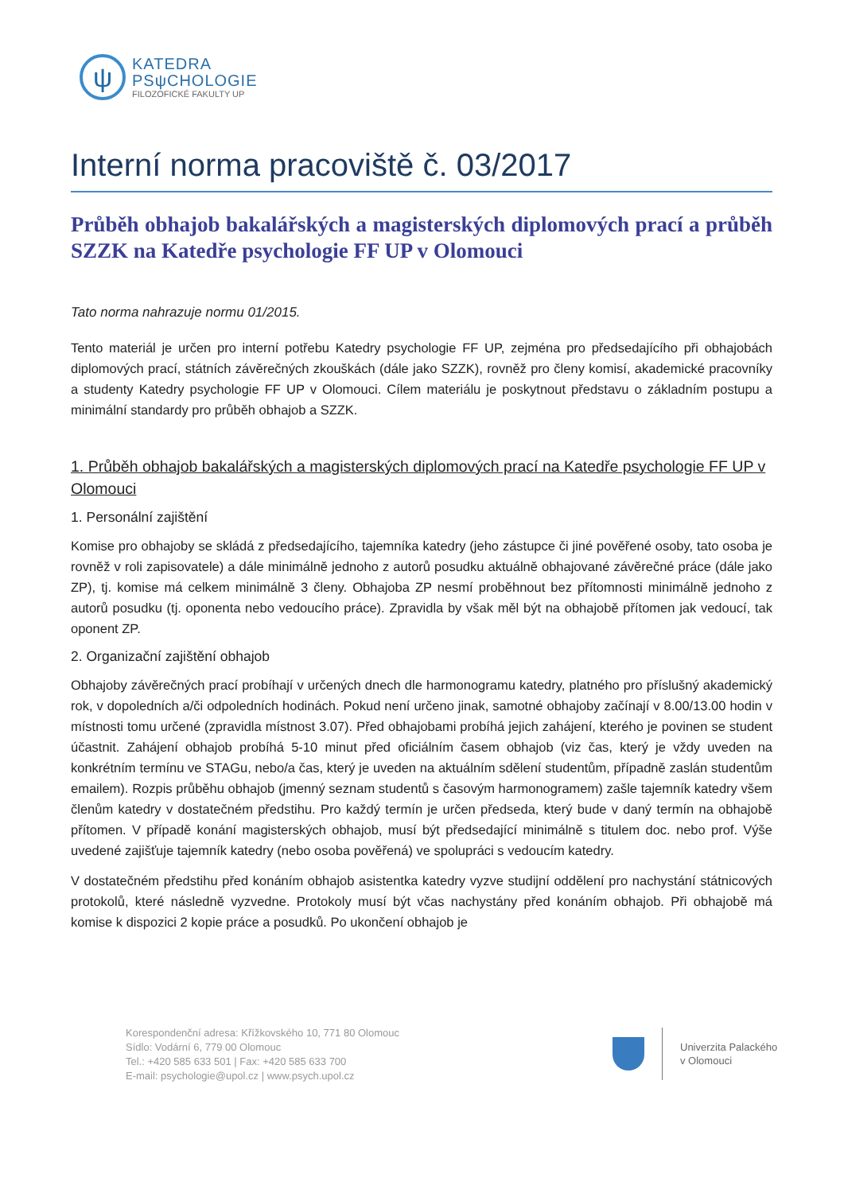ψ
KATEDRA
PSψCHOLOGIE
FILOZOFICKÉ FAKULTY UP
Interní norma pracoviště č. 03/2017
Průběh obhajob bakalářských a magisterských diplomových prací a průběh SZZK na Katedře psychologie FF UP v Olomouci
Tato norma nahrazuje normu 01/2015.
Tento materiál je určen pro interní potřebu Katedry psychologie FF UP, zejména pro předsedajícího při obhajobách diplomových prací, státních závěrečných zkouškách (dále jako SZZK), rovněž pro členy komisí, akademické pracovníky a studenty Katedry psychologie FF UP v Olomouci. Cílem materiálu je poskytnout představu o základním postupu a minimální standardy pro průběh obhajob a SZZK.
1. Průběh obhajob bakalářských a magisterských diplomových prací na Katedře psychologie FF UP v Olomouci
1. Personální zajištění
Komise pro obhajoby se skládá z předsedajícího, tajemníka katedry (jeho zástupce či jiné pověřené osoby, tato osoba je rovněž v roli zapisovatele) a dále minimálně jednoho z autorů posudku aktuálně obhajované závěrečné práce (dále jako ZP), tj. komise má celkem minimálně 3 členy. Obhajoba ZP nesmí proběhnout bez přítomnosti minimálně jednoho z autorů posudku (tj. oponenta nebo vedoucího práce). Zpravidla by však měl být na obhajobě přítomen jak vedoucí, tak oponent ZP.
2. Organizační zajištění obhajob
Obhajoby závěrečných prací probíhají v určených dnech dle harmonogramu katedry, platného pro příslušný akademický rok, v dopoledních a/či odpoledních hodinách. Pokud není určeno jinak, samotné obhajoby začínají v 8.00/13.00 hodin v místnosti tomu určené (zpravidla místnost 3.07). Před obhajobami probíhá jejich zahájení, kterého je povinen se student účastnit. Zahájení obhajob probíhá 5-10 minut před oficiálním časem obhajob (viz čas, který je vždy uveden na konkrétním termínu ve STAGu, nebo/a čas, který je uveden na aktuálním sdělení studentům, případně zaslán studentům emailem). Rozpis průběhu obhajob (jmenný seznam studentů s časovým harmonogramem) zašle tajemník katedry všem členům katedry v dostatečném předstihu. Pro každý termín je určen předseda, který bude v daný termín na obhajobě přítomen. V případě konání magisterských obhajob, musí být předsedající minimálně s titulem doc. nebo prof. Výše uvedené zajišťuje tajemník katedry (nebo osoba pověřená) ve spolupráci s vedoucím katedry.
V dostatečném předstihu před konáním obhajob asistentka katedry vyzve studijní oddělení pro nachystání státnicových protokolů, které následně vyzvedne. Protokoly musí být včas nachystány před konáním obhajob. Při obhajobě má komise k dispozici 2 kopie práce a posudků. Po ukončení obhajob je
Korespondenční adresa: Křížkovského 10, 771 80 Olomouc
Sídlo: Vodární 6, 779 00 Olomouc
Tel.: +420 585 633 501 | Fax: +420 585 633 700
E-mail: psychologie@upol.cz | www.psych.upol.cz
Univerzita Palackého
v Olomouci